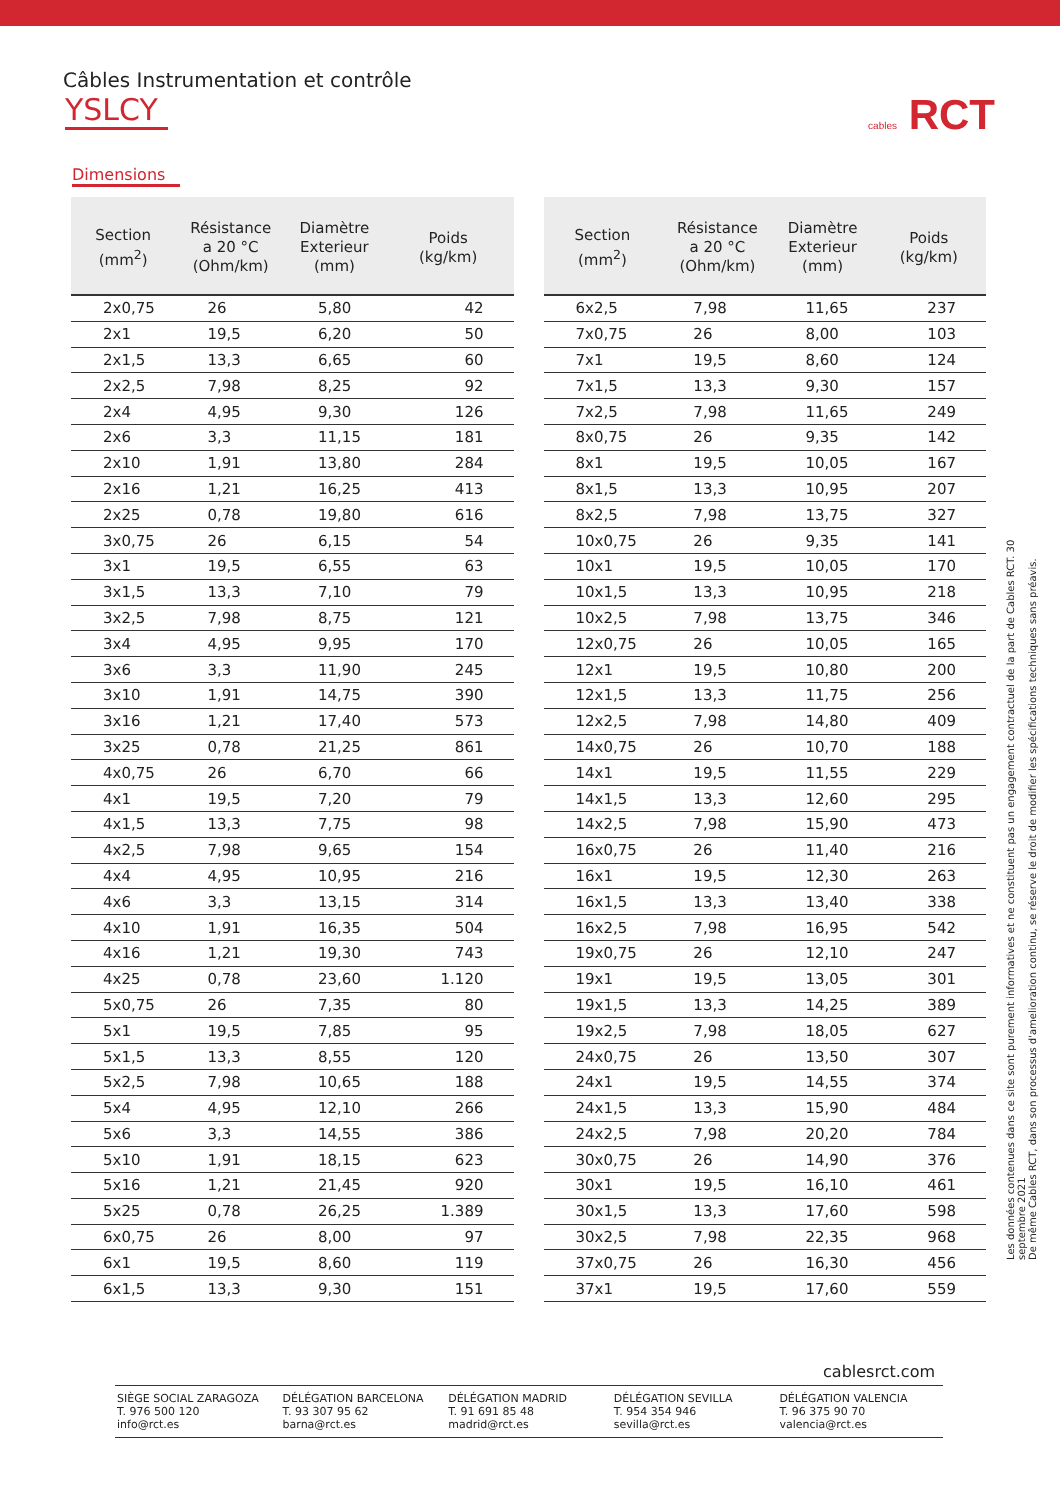Câbles Instrumentation et contrôle
YSLCY
cables RCT
Dimensions
| Section (mm<sup>2</sup>) | Résistance a 20 °C (Ohm/km) | Diamètre Exterieur (mm) | Poids (kg/km) |
| --- | --- | --- | --- |
| 2x0,75 | 26 | 5,80 | 42 |
| 2x1 | 19,5 | 6,20 | 50 |
| 2x1,5 | 13,3 | 6,65 | 60 |
| 2x2,5 | 7,98 | 8,25 | 92 |
| 2x4 | 4,95 | 9,30 | 126 |
| 2x6 | 3,3 | 11,15 | 181 |
| 2x10 | 1,91 | 13,80 | 284 |
| 2x16 | 1,21 | 16,25 | 413 |
| 2x25 | 0,78 | 19,80 | 616 |
| 3x0,75 | 26 | 6,15 | 54 |
| 3x1 | 19,5 | 6,55 | 63 |
| 3x1,5 | 13,3 | 7,10 | 79 |
| 3x2,5 | 7,98 | 8,75 | 121 |
| 3x4 | 4,95 | 9,95 | 170 |
| 3x6 | 3,3 | 11,90 | 245 |
| 3x10 | 1,91 | 14,75 | 390 |
| 3x16 | 1,21 | 17,40 | 573 |
| 3x25 | 0,78 | 21,25 | 861 |
| 4x0,75 | 26 | 6,70 | 66 |
| 4x1 | 19,5 | 7,20 | 79 |
| 4x1,5 | 13,3 | 7,75 | 98 |
| 4x2,5 | 7,98 | 9,65 | 154 |
| 4x4 | 4,95 | 10,95 | 216 |
| 4x6 | 3,3 | 13,15 | 314 |
| 4x10 | 1,91 | 16,35 | 504 |
| 4x16 | 1,21 | 19,30 | 743 |
| 4x25 | 0,78 | 23,60 | 1.120 |
| 5x0,75 | 26 | 7,35 | 80 |
| 5x1 | 19,5 | 7,85 | 95 |
| 5x1,5 | 13,3 | 8,55 | 120 |
| 5x2,5 | 7,98 | 10,65 | 188 |
| 5x4 | 4,95 | 12,10 | 266 |
| 5x6 | 3,3 | 14,55 | 386 |
| 5x10 | 1,91 | 18,15 | 623 |
| 5x16 | 1,21 | 21,45 | 920 |
| 5x25 | 0,78 | 26,25 | 1.389 |
| 6x0,75 | 26 | 8,00 | 97 |
| 6x1 | 19,5 | 8,60 | 119 |
| 6x1,5 | 13,3 | 9,30 | 151 |
| Section (mm<sup>2</sup>) | Résistance a 20 °C (Ohm/km) | Diamètre Exterieur (mm) | Poids (kg/km) |
| --- | --- | --- | --- |
| 6x2,5 | 7,98 | 11,65 | 237 |
| 7x0,75 | 26 | 8,00 | 103 |
| 7x1 | 19,5 | 8,60 | 124 |
| 7x1,5 | 13,3 | 9,30 | 157 |
| 7x2,5 | 7,98 | 11,65 | 249 |
| 8x0,75 | 26 | 9,35 | 142 |
| 8x1 | 19,5 | 10,05 | 167 |
| 8x1,5 | 13,3 | 10,95 | 207 |
| 8x2,5 | 7,98 | 13,75 | 327 |
| 10x0,75 | 26 | 9,35 | 141 |
| 10x1 | 19,5 | 10,05 | 170 |
| 10x1,5 | 13,3 | 10,95 | 218 |
| 10x2,5 | 7,98 | 13,75 | 346 |
| 12x0,75 | 26 | 10,05 | 165 |
| 12x1 | 19,5 | 10,80 | 200 |
| 12x1,5 | 13,3 | 11,75 | 256 |
| 12x2,5 | 7,98 | 14,80 | 409 |
| 14x0,75 | 26 | 10,70 | 188 |
| 14x1 | 19,5 | 11,55 | 229 |
| 14x1,5 | 13,3 | 12,60 | 295 |
| 14x2,5 | 7,98 | 15,90 | 473 |
| 16x0,75 | 26 | 11,40 | 216 |
| 16x1 | 19,5 | 12,30 | 263 |
| 16x1,5 | 13,3 | 13,40 | 338 |
| 16x2,5 | 7,98 | 16,95 | 542 |
| 19x0,75 | 26 | 12,10 | 247 |
| 19x1 | 19,5 | 13,05 | 301 |
| 19x1,5 | 13,3 | 14,25 | 389 |
| 19x2,5 | 7,98 | 18,05 | 627 |
| 24x0,75 | 26 | 13,50 | 307 |
| 24x1 | 19,5 | 14,55 | 374 |
| 24x1,5 | 13,3 | 15,90 | 484 |
| 24x2,5 | 7,98 | 20,20 | 784 |
| 30x0,75 | 26 | 14,90 | 376 |
| 30x1 | 19,5 | 16,10 | 461 |
| 30x1,5 | 13,3 | 17,60 | 598 |
| 30x2,5 | 7,98 | 22,35 | 968 |
| 37x0,75 | 26 | 16,30 | 456 |
| 37x1 | 19,5 | 17,60 | 559 |
Les données contenues dans ce site sont purement informatives et ne constituent pas un engagement contractuel de la part de Cables RCT. 30 septembre 2021
De même Cables RCT, dans son processus d'amelioration continu, se réserve le droit de modifier les spécifications techniques sans préavis.
cablesrct.com
SIÈGE SOCIAL ZARAGOZA
T. 976 500 120
info@rct.es
DÉLÉGATION BARCELONA
T. 93 307 95 62
barna@rct.es
DÉLÉGATION MADRID
T. 91 691 85 48
madrid@rct.es
DÉLÉGATION SEVILLA
T. 954 354 946
sevilla@rct.es
DÉLÉGATION VALENCIA
T. 96 375 90 70
valencia@rct.es